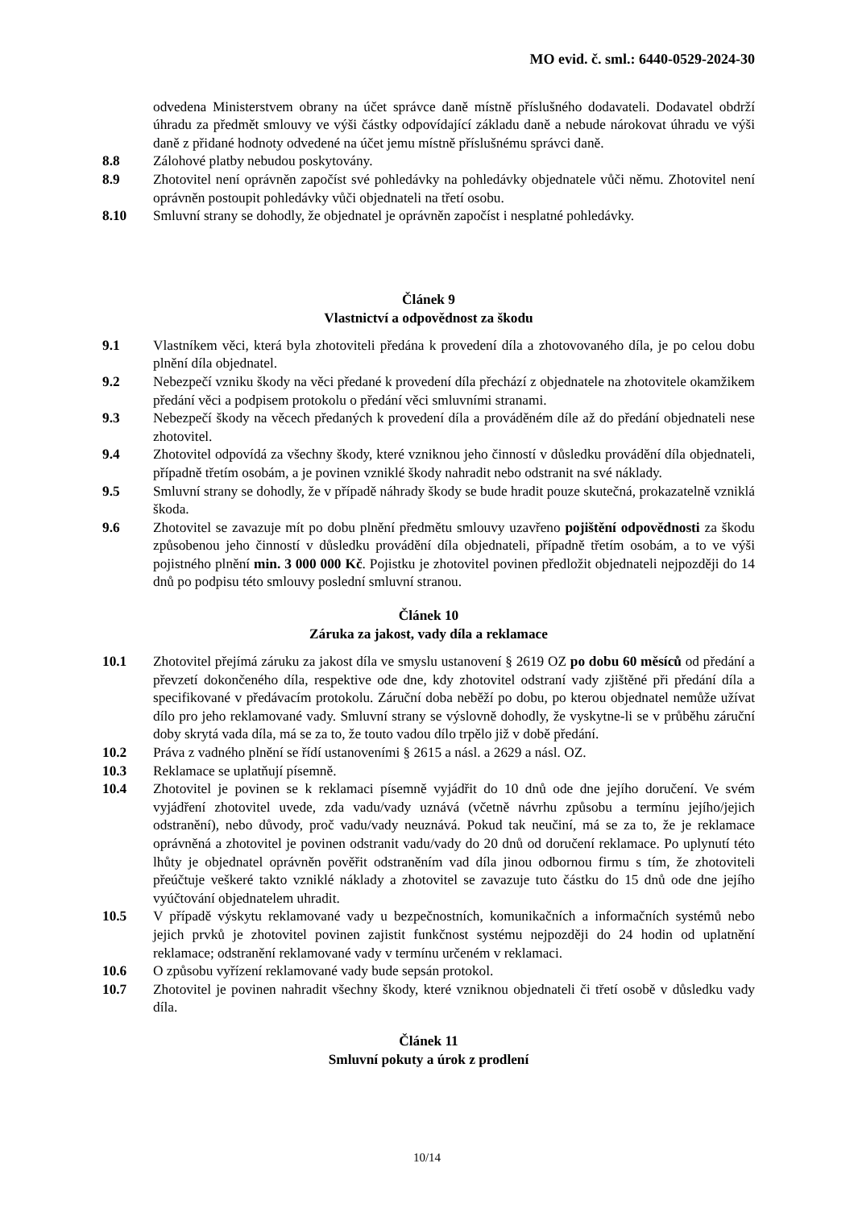MO evid. č. sml.: 6440-0529-2024-30
odvedena Ministerstvem obrany na účet správce daně místně příslušného dodavateli. Dodavatel obdrží úhradu za předmět smlouvy ve výši částky odpovídající základu daně a nebude nárokovat úhradu ve výši daně z přidané hodnoty odvedené na účet jemu místně příslušnému správci daně.
8.8 Zálohové platby nebudou poskytovány.
8.9 Zhotovitel není oprávněn započíst své pohledávky na pohledávky objednatele vůči němu. Zhotovitel není oprávněn postoupit pohledávky vůči objednateli na třetí osobu.
8.10 Smluvní strany se dohodly, že objednatel je oprávněn započíst i nesplatné pohledávky.
Článek 9
Vlastnictví a odpovědnost za škodu
9.1 Vlastníkem věci, která byla zhotoviteli předána k provedení díla a zhotovovaného díla, je po celou dobu plnění díla objednatel.
9.2 Nebezpečí vzniku škody na věci předané k provedení díla přechází z objednatele na zhotovitele okamžikem předání věci a podpisem protokolu o předání věci smluvními stranami.
9.3 Nebezpečí škody na věcech předaných k provedení díla a prováděném díle až do předání objednateli nese zhotovitel.
9.4 Zhotovitel odpovídá za všechny škody, které vzniknou jeho činností v důsledku provádění díla objednateli, případně třetím osobám, a je povinen vzniklé škody nahradit nebo odstranit na své náklady.
9.5 Smluvní strany se dohodly, že v případě náhrady škody se bude hradit pouze skutečná, prokazatelně vzniklá škoda.
9.6 Zhotovitel se zavazuje mít po dobu plnění předmětu smlouvy uzavřeno pojištění odpovědnosti za škodu způsobenou jeho činností v důsledku provádění díla objednateli, případně třetím osobám, a to ve výši pojistného plnění min. 3 000 000 Kč. Pojistku je zhotovitel povinen předložit objednateli nejpozději do 14 dnů po podpisu této smlouvy poslední smluvní stranou.
Článek 10
Záruka za jakost, vady díla a reklamace
10.1 Zhotovitel přejímá záruku za jakost díla ve smyslu ustanovení § 2619 OZ po dobu 60 měsíců od předání a převzetí dokončeného díla, respektive ode dne, kdy zhotovitel odstraní vady zjištěné při předání díla a specifikované v předávacím protokolu. Záruční doba neběží po dobu, po kterou objednatel nemůže užívat dílo pro jeho reklamované vady. Smluvní strany se výslovně dohodly, že vyskytne-li se v průběhu záruční doby skrytá vada díla, má se za to, že touto vadou dílo trpělo již v době předání.
10.2 Práva z vadného plnění se řídí ustanoveními § 2615 a násl. a 2629 a násl. OZ.
10.3 Reklamace se uplatňují písemně.
10.4 Zhotovitel je povinen se k reklamaci písemně vyjádřit do 10 dnů ode dne jejího doručení. Ve svém vyjádření zhotovitel uvede, zda vadu/vady uznává (včetně návrhu způsobu a termínu jejího/jejich odstranění), nebo důvody, proč vadu/vady neuznává. Pokud tak neučiní, má se za to, že je reklamace oprávněná a zhotovitel je povinen odstranit vadu/vady do 20 dnů od doručení reklamace. Po uplynutí této lhůty je objednatel oprávněn pověřit odstraněním vad díla jinou odbornou firmu s tím, že zhotoviteli přeúčtuje veškeré takto vzniklé náklady a zhotovitel se zavazuje tuto částku do 15 dnů ode dne jejího vyúčtování objednatelem uhradit.
10.5 V případě výskytu reklamované vady u bezpečnostních, komunikačních a informačních systémů nebo jejich prvků je zhotovitel povinen zajistit funkčnost systému nejpozději do 24 hodin od uplatnění reklamace; odstranění reklamované vady v termínu určeném v reklamaci.
10.6 O způsobu vyřízení reklamované vady bude sepsán protokol.
10.7 Zhotovitel je povinen nahradit všechny škody, které vzniknou objednateli či třetí osobě v důsledku vady díla.
Článek 11
Smluvní pokuty a úrok z prodlení
10/14